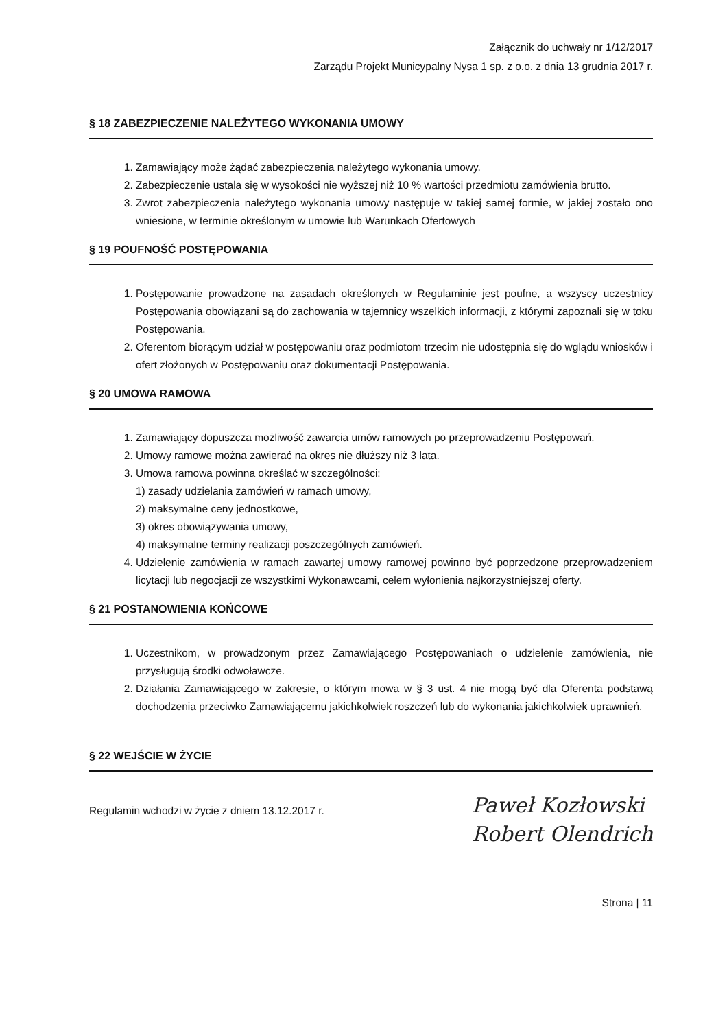Załącznik do uchwały nr 1/12/2017
Zarządu Projekt Municypalny Nysa 1 sp. z o.o. z dnia 13 grudnia 2017 r.
§ 18 ZABEZPIECZENIE NALEŻYTEGO WYKONANIA UMOWY
1. Zamawiający może żądać zabezpieczenia należytego wykonania umowy.
2. Zabezpieczenie ustala się w wysokości nie wyższej niż 10 % wartości przedmiotu zamówienia brutto.
3. Zwrot zabezpieczenia należytego wykonania umowy następuje w takiej samej formie, w jakiej zostało ono wniesione, w terminie określonym w umowie lub Warunkach Ofertowych
§ 19 POUFNOŚĆ POSTĘPOWANIA
1. Postępowanie prowadzone na zasadach określonych w Regulaminie jest poufne, a wszyscy uczestnicy Postępowania obowiązani są do zachowania w tajemnicy wszelkich informacji, z którymi zapoznali się w toku Postępowania.
2. Oferentom biorącym udział w postępowaniu oraz podmiotom trzecim nie udostępnia się do wglądu wniosków i ofert złożonych w Postępowaniu oraz dokumentacji Postępowania.
§ 20 UMOWA RAMOWA
1. Zamawiający dopuszcza możliwość zawarcia umów ramowych po przeprowadzeniu Postępowań.
2. Umowy ramowe można zawierać na okres nie dłuższy niż 3 lata.
3. Umowa ramowa powinna określać w szczególności:
1) zasady udzielania zamówień w ramach umowy,
2) maksymalne ceny jednostkowe,
3) okres obowiązywania umowy,
4) maksymalne terminy realizacji poszczególnych zamówień.
4. Udzielenie zamówienia w ramach zawartej umowy ramowej powinno być poprzedzone przeprowadzeniem licytacji lub negocjacji ze wszystkimi Wykonawcami, celem wyłonienia najkorzystniejszej oferty.
§ 21 POSTANOWIENIA KOŃCOWE
1. Uczestnikom, w prowadzonym przez Zamawiającego Postępowaniach o udzielenie zamówienia, nie przysługują środki odwoławcze.
2. Działania Zamawiającego w zakresie, o którym mowa w § 3 ust. 4 nie mogą być dla Oferenta podstawą dochodzenia przeciwko Zamawiającemu jakichkolwiek roszczeń lub do wykonania jakichkolwiek uprawnień.
§ 22 WEJŚCIE W ŻYCIE
Regulamin wchodzi w życie z dniem 13.12.2017 r.
Paweł Kozłowski
Robert Olendrich
Strona | 11